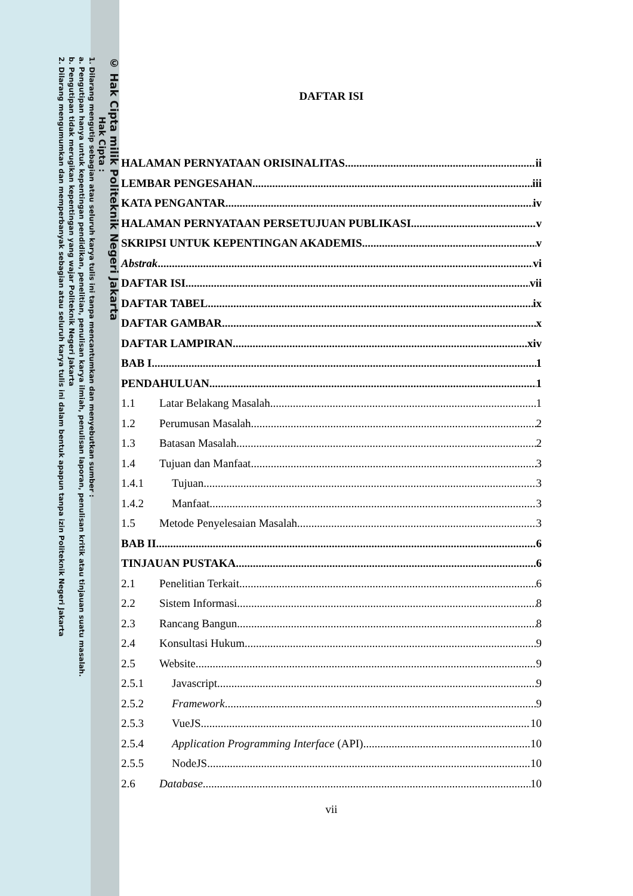© Hak Cipta milik Politeknik Negeri Jakarta
Hak Cipta :
1. Dilarang mengutip sebagian atau seluruh karya tulis ini tanpa mencantumkan dan menyebutkan sumber :
a. Pengutipan hanya untuk kepentingan pendidikan, penelitian, penulisan karya ilmiah, penulisan laporan, penulisan kritik atau tinjauan suatu masalah.
b. Pengutipan tidak merugikan kepentingan yang wajar Politeknik Negeri Jakarta
2. Dilarang mengumumkan dan memperbanyak sebagian atau seluruh karya tulis ini dalam bentuk apapun tanpa izin Politeknik Negeri Jakarta
DAFTAR ISI
HALAMAN PERNYATAAN ORISINALITAS ii
LEMBAR PENGESAHAN iii
KATA PENGANTAR iv
HALAMAN PERNYATAAN PERSETUJUAN PUBLIKASI v
SKRIPSI UNTUK KEPENTINGAN AKADEMIS v
Abstrak vi
DAFTAR ISI vii
DAFTAR TABEL ix
DAFTAR GAMBAR x
DAFTAR LAMPIRAN xiv
BAB I 1
PENDAHULUAN 1
1.1 Latar Belakang Masalah 1
1.2 Perumusan Masalah 2
1.3 Batasan Masalah 2
1.4 Tujuan dan Manfaat 3
1.4.1 Tujuan 3
1.4.2 Manfaat 3
1.5 Metode Penyelesaian Masalah 3
BAB II 6
TINJAUAN PUSTAKA 6
2.1 Penelitian Terkait 6
2.2 Sistem Informasi 8
2.3 Rancang Bangun 8
2.4 Konsultasi Hukum 9
2.5 Website 9
2.5.1 Javascript 9
2.5.2 Framework 9
2.5.3 VueJS 10
2.5.4 Application Programming Interface (API) 10
2.5.5 NodeJS 10
2.6 Database 10
vii